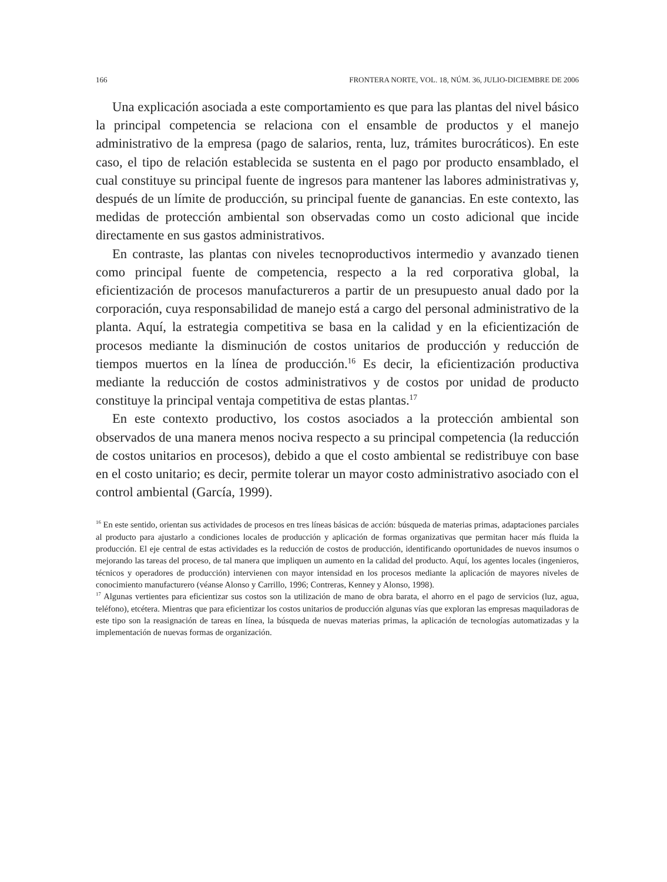166 FRONTERA NORTE, VOL. 18, NÚM. 36, JULIO-DICIEMBRE DE 2006
Una explicación asociada a este comportamiento es que para las plantas del nivel básico la principal competencia se relaciona con el ensamble de productos y el manejo administrativo de la empresa (pago de salarios, renta, luz, trámites burocráticos). En este caso, el tipo de relación establecida se sustenta en el pago por producto ensamblado, el cual constituye su principal fuente de ingresos para mantener las labores administrativas y, después de un límite de producción, su principal fuente de ganancias. En este contexto, las medidas de protección ambiental son observadas como un costo adicional que incide directamente en sus gastos administrativos.
En contraste, las plantas con niveles tecnoproductivos intermedio y avanzado tienen como principal fuente de competencia, respecto a la red corporativa global, la eficientización de procesos manufactureros a partir de un presupuesto anual dado por la corporación, cuya responsabilidad de manejo está a cargo del personal administrativo de la planta. Aquí, la estrategia competitiva se basa en la calidad y en la eficientización de procesos mediante la disminución de costos unitarios de producción y reducción de tiempos muertos en la línea de producción.<sup>16</sup> Es decir, la eficientización productiva mediante la reducción de costos administrativos y de costos por unidad de producto constituye la principal ventaja competitiva de estas plantas.<sup>17</sup>
En este contexto productivo, los costos asociados a la protección ambiental son observados de una manera menos nociva respecto a su principal competencia (la reducción de costos unitarios en procesos), debido a que el costo ambiental se redistribuye con base en el costo unitario; es decir, permite tolerar un mayor costo administrativo asociado con el control ambiental (García, 1999).
<sup>16</sup> En este sentido, orientan sus actividades de procesos en tres líneas básicas de acción: búsqueda de materias primas, adaptaciones parciales al producto para ajustarlo a condiciones locales de producción y aplicación de formas organizativas que permitan hacer más fluida la producción. El eje central de estas actividades es la reducción de costos de producción, identificando oportunidades de nuevos insumos o mejorando las tareas del proceso, de tal manera que impliquen un aumento en la calidad del producto. Aquí, los agentes locales (ingenieros, técnicos y operadores de producción) intervienen con mayor intensidad en los procesos mediante la aplicación de mayores niveles de conocimiento manufacturero (véanse Alonso y Carrillo, 1996; Contreras, Kenney y Alonso, 1998).
<sup>17</sup> Algunas vertientes para eficientizar sus costos son la utilización de mano de obra barata, el ahorro en el pago de servicios (luz, agua, teléfono), etcétera. Mientras que para eficientizar los costos unitarios de producción algunas vías que exploran las empresas maquiladoras de este tipo son la reasignación de tareas en línea, la búsqueda de nuevas materias primas, la aplicación de tecnologías automatizadas y la implementación de nuevas formas de organización.